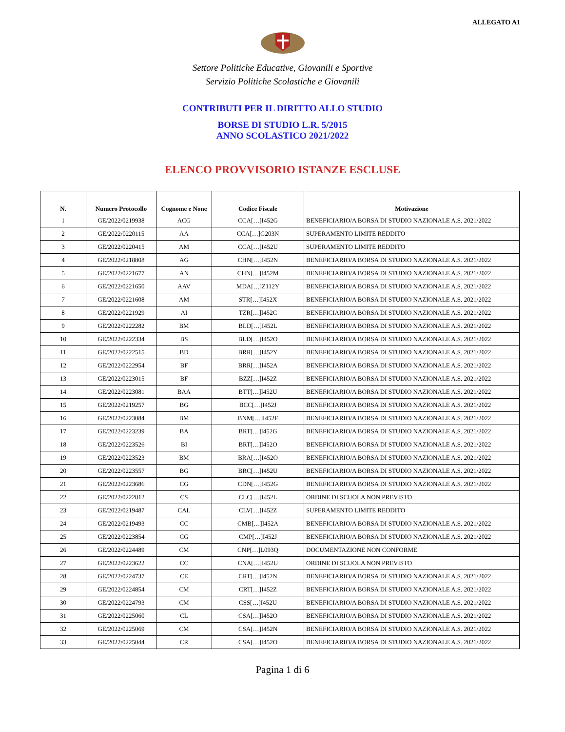ALLEGATO A1
Settore Politiche Educative, Giovanili e Sportive
Servizio Politiche Scolastiche e Giovanili
CONTRIBUTI PER IL DIRITTO ALLO STUDIO
BORSE DI STUDIO L.R. 5/2015
ANNO SCOLASTICO 2021/2022
ELENCO PROVVISORIO ISTANZE ESCLUSE
| N. | Numero Protocollo | Cognome e None | Codice Fiscale | Motivazione |
| --- | --- | --- | --- | --- |
| 1 | GE/2022/0219938 | ACG | CCA[…]I452G | BENEFICIARIO/A BORSA DI STUDIO NAZIONALE A.S. 2021/2022 |
| 2 | GE/2022/0220115 | AA | CCA[…]G203N | SUPERAMENTO LIMITE REDDITO |
| 3 | GE/2022/0220415 | AM | CCA[…]I452U | SUPERAMENTO LIMITE REDDITO |
| 4 | GE/2022/0218808 | AG | CHN[…]I452N | BENEFICIARIO/A BORSA DI STUDIO NAZIONALE A.S. 2021/2022 |
| 5 | GE/2022/0221677 | AN | CHN[…]I452M | BENEFICIARIO/A BORSA DI STUDIO NAZIONALE A.S. 2021/2022 |
| 6 | GE/2022/0221650 | AAV | MDA[…]Z112Y | BENEFICIARIO/A BORSA DI STUDIO NAZIONALE A.S. 2021/2022 |
| 7 | GE/2022/0221608 | AM | STR[…]I452X | BENEFICIARIO/A BORSA DI STUDIO NAZIONALE A.S. 2021/2022 |
| 8 | GE/2022/0221929 | AI | TZR[…]I452C | BENEFICIARIO/A BORSA DI STUDIO NAZIONALE A.S. 2021/2022 |
| 9 | GE/2022/0222282 | BM | BLD[…]I452L | BENEFICIARIO/A BORSA DI STUDIO NAZIONALE A.S. 2021/2022 |
| 10 | GE/2022/0222334 | BS | BLD[…]I452O | BENEFICIARIO/A BORSA DI STUDIO NAZIONALE A.S. 2021/2022 |
| 11 | GE/2022/0222515 | BD | BRR[…]I452Y | BENEFICIARIO/A BORSA DI STUDIO NAZIONALE A.S. 2021/2022 |
| 12 | GE/2022/0222954 | BF | BRR[…]I452A | BENEFICIARIO/A BORSA DI STUDIO NAZIONALE A.S. 2021/2022 |
| 13 | GE/2022/0223015 | BF | BZZ[…]I452Z | BENEFICIARIO/A BORSA DI STUDIO NAZIONALE A.S. 2021/2022 |
| 14 | GE/2022/0223081 | BAA | BTT[…]I452U | BENEFICIARIO/A BORSA DI STUDIO NAZIONALE A.S. 2021/2022 |
| 15 | GE/2022/0219257 | BG | BCC[…]I452J | BENEFICIARIO/A BORSA DI STUDIO NAZIONALE A.S. 2021/2022 |
| 16 | GE/2022/0223084 | BM | BNM[…]I452F | BENEFICIARIO/A BORSA DI STUDIO NAZIONALE A.S. 2021/2022 |
| 17 | GE/2022/0223239 | BA | BRT[…]I452G | BENEFICIARIO/A BORSA DI STUDIO NAZIONALE A.S. 2021/2022 |
| 18 | GE/2022/0223526 | BI | BRT[…]I452O | BENEFICIARIO/A BORSA DI STUDIO NAZIONALE A.S. 2021/2022 |
| 19 | GE/2022/0223523 | BM | BRA[…]I452O | BENEFICIARIO/A BORSA DI STUDIO NAZIONALE A.S. 2021/2022 |
| 20 | GE/2022/0223557 | BG | BRC[…]I452U | BENEFICIARIO/A BORSA DI STUDIO NAZIONALE A.S. 2021/2022 |
| 21 | GE/2022/0223686 | CG | CDN[…]I452G | BENEFICIARIO/A BORSA DI STUDIO NAZIONALE A.S. 2021/2022 |
| 22 | GE/2022/0222812 | CS | CLC[…]I452L | ORDINE DI SCUOLA NON PREVISTO |
| 23 | GE/2022/0219487 | CAL | CLV[…]I452Z | SUPERAMENTO LIMITE REDDITO |
| 24 | GE/2022/0219493 | CC | CMB[…]I452A | BENEFICIARIO/A BORSA DI STUDIO NAZIONALE A.S. 2021/2022 |
| 25 | GE/2022/0223854 | CG | CMP[…]I452J | BENEFICIARIO/A BORSA DI STUDIO NAZIONALE A.S. 2021/2022 |
| 26 | GE/2022/0224489 | CM | CNP[…]L093Q | DOCUMENTAZIONE NON CONFORME |
| 27 | GE/2022/0223622 | CC | CNA[…]I452U | ORDINE DI SCUOLA NON PREVISTO |
| 28 | GE/2022/0224737 | CE | CRT[…]I452N | BENEFICIARIO/A BORSA DI STUDIO NAZIONALE A.S. 2021/2022 |
| 29 | GE/2022/0224854 | CM | CRT[…]I452Z | BENEFICIARIO/A BORSA DI STUDIO NAZIONALE A.S. 2021/2022 |
| 30 | GE/2022/0224793 | CM | CSS[…]I452U | BENEFICIARIO/A BORSA DI STUDIO NAZIONALE A.S. 2021/2022 |
| 31 | GE/2022/0225060 | CL | CSA[…]I452O | BENEFICIARIO/A BORSA DI STUDIO NAZIONALE A.S. 2021/2022 |
| 32 | GE/2022/0225069 | CM | CSA[…]I452N | BENEFICIARIO/A BORSA DI STUDIO NAZIONALE A.S. 2021/2022 |
| 33 | GE/2022/0225044 | CR | CSA[…]I452O | BENEFICIARIO/A BORSA DI STUDIO NAZIONALE A.S. 2021/2022 |
Pagina 1 di 6